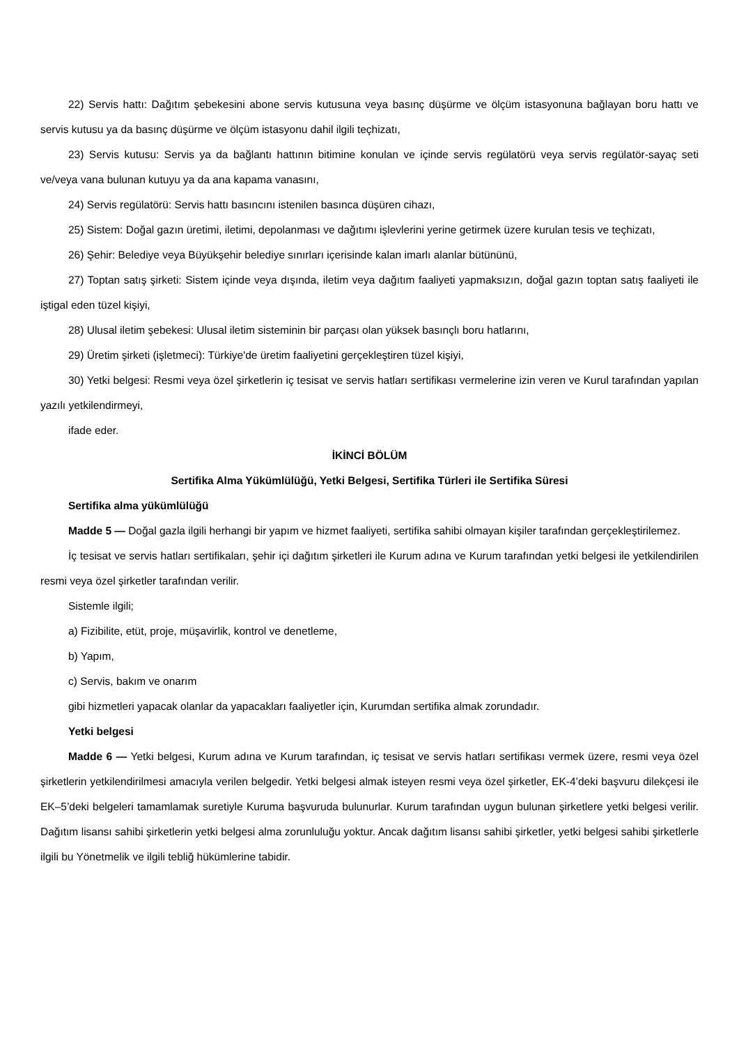22) Servis hattı: Dağıtım şebekesini abone servis kutusuna veya basınç düşürme ve ölçüm istasyonuna bağlayan boru hattı ve servis kutusu ya da basınç düşürme ve ölçüm istasyonu dahil ilgili teçhizatı,
23) Servis kutusu: Servis ya da bağlantı hattının bitimine konulan ve içinde servis regülatörü veya servis regülatör-sayaç seti ve/veya vana bulunan kutuyu ya da ana kapama vanasını,
24) Servis regülatörü: Servis hattı basıncını istenilen basınca düşüren cihazı,
25) Sistem: Doğal gazın üretimi, iletimi, depolanması ve dağıtımı işlevlerini yerine getirmek üzere kurulan tesis ve teçhizatı,
26) Şehir: Belediye veya Büyükşehir belediye sınırları içerisinde kalan imarlı alanlar bütününü,
27) Toptan satış şirketi: Sistem içinde veya dışında, iletim veya dağıtım faaliyeti yapmaksızın, doğal gazın toptan satış faaliyeti ile iştigal eden tüzel kişiyi,
28) Ulusal iletim şebekesi: Ulusal iletim sisteminin bir parçası olan yüksek basınçlı boru hatlarını,
29) Üretim şirketi (işletmeci): Türkiye'de üretim faaliyetini gerçekleştiren tüzel kişiyi,
30) Yetki belgesi: Resmi veya özel şirketlerin iç tesisat ve servis hatları sertifikası vermelerine izin veren ve Kurul tarafından yapılan yazılı yetkilendirmeyi,
ifade eder.
İKİNCİ BÖLÜM
Sertifika Alma Yükümlülüğü, Yetki Belgesi, Sertifika Türleri ile Sertifika Süresi
Sertifika alma yükümlülüğü
Madde 5 — Doğal gazla ilgili herhangi bir yapım ve hizmet faaliyeti, sertifika sahibi olmayan kişiler tarafından gerçekleştirilemez.
İç tesisat ve servis hatları sertifikaları, şehir içi dağıtım şirketleri ile Kurum adına ve Kurum tarafından yetki belgesi ile yetkilendirilen resmi veya özel şirketler tarafından verilir.
Sistemle ilgili;
a) Fizibilite, etüt, proje, müşavirlik, kontrol ve denetleme,
b) Yapım,
c) Servis, bakım ve onarım
gibi hizmetleri yapacak olanlar da yapacakları faaliyetler için, Kurumdan sertifika almak zorundadır.
Yetki belgesi
Madde 6 — Yetki belgesi, Kurum adına ve Kurum tarafından, iç tesisat ve servis hatları sertifikası vermek üzere, resmi veya özel şirketlerin yetkilendirilmesi amacıyla verilen belgedir. Yetki belgesi almak isteyen resmi veya özel şirketler, EK-4’deki başvuru dilekçesi ile EK–5’deki belgeleri tamamlamak suretiyle Kuruma başvuruda bulunurlar. Kurum tarafından uygun bulunan şirketlere yetki belgesi verilir. Dağıtım lisansı sahibi şirketlerin yetki belgesi alma zorunluluğu yoktur. Ancak dağıtım lisansı sahibi şirketler, yetki belgesi sahibi şirketlerle ilgili bu Yönetmelik ve ilgili tebliğ hükümlerine tabidir.